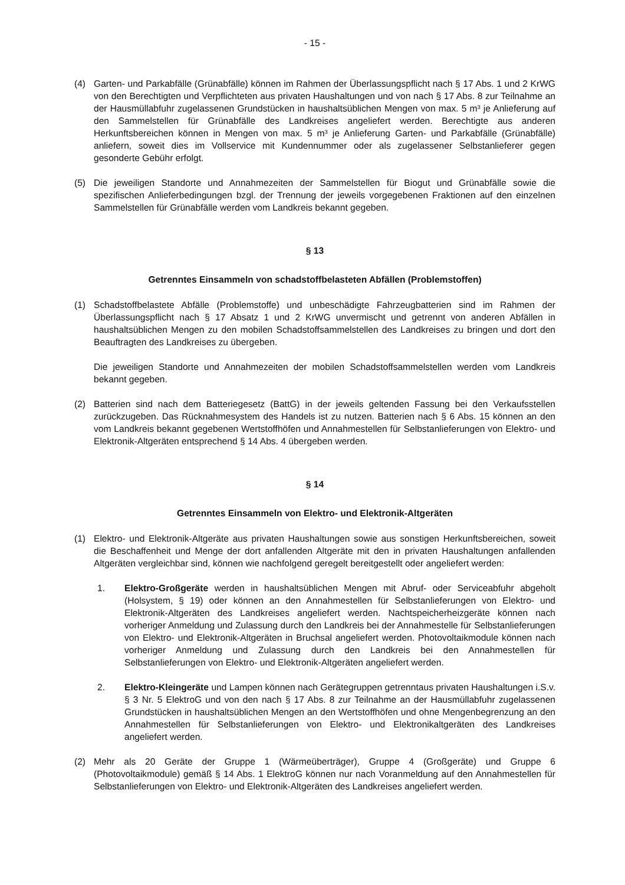- 15 -
(4) Garten- und Parkabfälle (Grünabfälle) können im Rahmen der Überlassungspflicht nach § 17 Abs. 1 und 2 KrWG von den Berechtigten und Verpflichteten aus privaten Haushaltungen und von nach § 17 Abs. 8 zur Teilnahme an der Hausmüllabfuhr zugelassenen Grundstücken in haushaltsüblichen Mengen von max. 5 m³ je Anlieferung auf den Sammelstellen für Grünabfälle des Landkreises angeliefert werden. Berechtigte aus anderen Herkunftsbereichen können in Mengen von max. 5 m³ je Anlieferung Garten- und Parkabfälle (Grünabfälle) anliefern, soweit dies im Vollservice mit Kundennummer oder als zugelassener Selbstanlieferer gegen gesonderte Gebühr erfolgt.
(5) Die jeweiligen Standorte und Annahmezeiten der Sammelstellen für Biogut und Grünabfälle sowie die spezifischen Anlieferbedingungen bzgl. der Trennung der jeweils vorgegebenen Fraktionen auf den einzelnen Sammelstellen für Grünabfälle werden vom Landkreis bekannt gegeben.
§ 13
Getrenntes Einsammeln von schadstoffbelasteten Abfällen (Problemstoffen)
(1) Schadstoffbelastete Abfälle (Problemstoffe) und unbeschädigte Fahrzeugbatterien sind im Rahmen der Überlassungspflicht nach § 17 Absatz 1 und 2 KrWG unvermischt und getrennt von anderen Abfällen in haushaltsüblichen Mengen zu den mobilen Schadstoffsammelstellen des Landkreises zu bringen und dort den Beauftragten des Landkreises zu übergeben.
Die jeweiligen Standorte und Annahmezeiten der mobilen Schadstoffsammelstellen werden vom Landkreis bekannt gegeben.
(2) Batterien sind nach dem Batteriegesetz (BattG) in der jeweils geltenden Fassung bei den Verkaufsstellen zurückzugeben. Das Rücknahmesystem des Handels ist zu nutzen. Batterien nach § 6 Abs. 15 können an den vom Landkreis bekannt gegebenen Wertstoffhöfen und Annahmestellen für Selbstanlieferungen von Elektro- und Elektronik-Altgeräten entsprechend § 14 Abs. 4 übergeben werden.
§ 14
Getrenntes Einsammeln von Elektro- und Elektronik-Altgeräten
(1) Elektro- und Elektronik-Altgeräte aus privaten Haushaltungen sowie aus sonstigen Herkunftsbereichen, soweit die Beschaffenheit und Menge der dort anfallenden Altgeräte mit den in privaten Haushaltungen anfallenden Altgeräten vergleichbar sind, können wie nachfolgend geregelt bereitgestellt oder angeliefert werden:
1. Elektro-Großgeräte werden in haushaltsüblichen Mengen mit Abruf- oder Serviceabfuhr abgeholt (Holsystem, § 19) oder können an den Annahmestellen für Selbstanlieferungen von Elektro- und Elektronik-Altgeräten des Landkreises angeliefert werden. Nachtspeicherheizgeräte können nach vorheriger Anmeldung und Zulassung durch den Landkreis bei der Annahmestelle für Selbstanlieferungen von Elektro- und Elektronik-Altgeräten in Bruchsal angeliefert werden. Photovoltaikmodule können nach vorheriger Anmeldung und Zulassung durch den Landkreis bei den Annahmestellen für Selbstanlieferungen von Elektro- und Elektronik-Altgeräten angeliefert werden.
2. Elektro-Kleingeräte und Lampen können nach Gerätegruppen getrenntaus privaten Haushaltungen i.S.v. § 3 Nr. 5 ElektroG und von den nach § 17 Abs. 8 zur Teilnahme an der Hausmüllabfuhr zugelassenen Grundstücken in haushaltsüblichen Mengen an den Wertstoffhöfen und ohne Mengenbegrenzung an den Annahmestellen für Selbstanlieferungen von Elektro- und Elektronikaltgeräten des Landkreises angeliefert werden.
(2) Mehr als 20 Geräte der Gruppe 1 (Wärmeüberträger), Gruppe 4 (Großgeräte) und Gruppe 6 (Photovoltaikmodule) gemäß § 14 Abs. 1 ElektroG können nur nach Voranmeldung auf den Annahmestellen für Selbstanlieferungen von Elektro- und Elektronik-Altgeräten des Landkreises angeliefert werden.